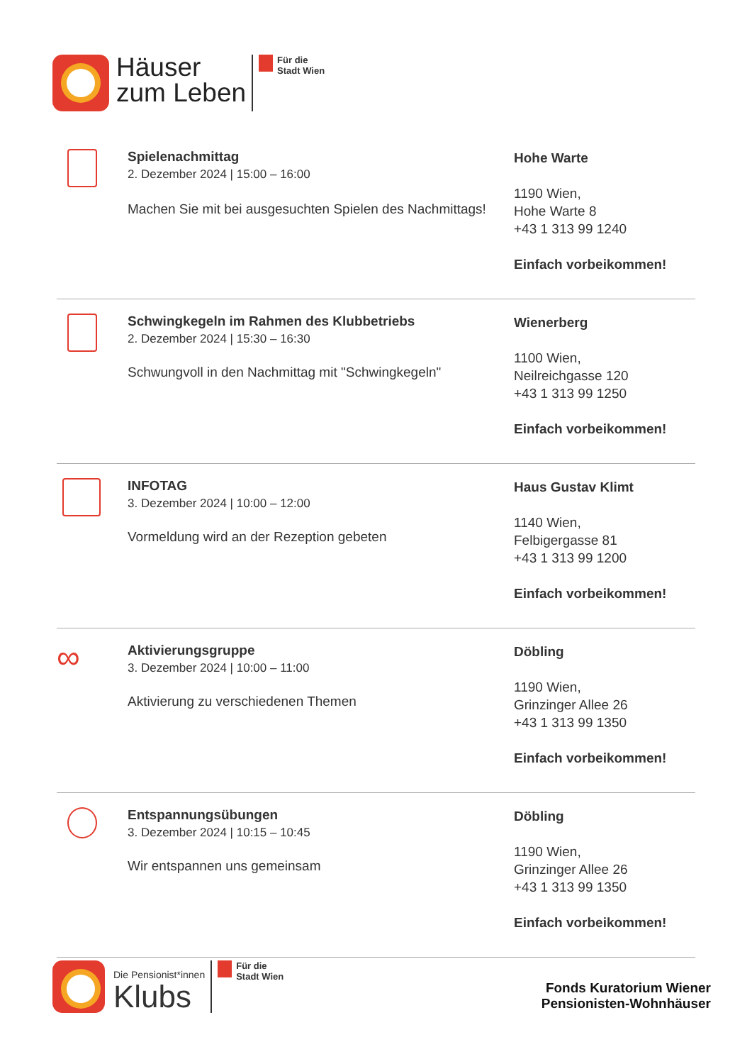Häuser
zum Leben
Für die
Stadt Wien
Spielenachmittag
2. Dezember 2024 | 15:00 – 16:00
Machen Sie mit bei ausgesuchten Spielen des Nachmittags!
Hohe Warte
1190 Wien,
Hohe Warte 8
+43 1 313 99 1240
Einfach vorbeikommen!
Schwingkegeln im Rahmen des Klubbetriebs
2. Dezember 2024 | 15:30 – 16:30
Schwungvoll in den Nachmittag mit "Schwingkegeln"
Wienerberg
1100 Wien,
Neilreichgasse 120
+43 1 313 99 1250
Einfach vorbeikommen!
INFOTAG
3. Dezember 2024 | 10:00 – 12:00
Vormeldung wird an der Rezeption gebeten
Haus Gustav Klimt
1140 Wien,
Felbigergasse 81
+43 1 313 99 1200
Einfach vorbeikommen!
∞
Aktivierungsgruppe
3. Dezember 2024 | 10:00 – 11:00
Aktivierung zu verschiedenen Themen
Döbling
1190 Wien,
Grinzinger Allee 26
+43 1 313 99 1350
Einfach vorbeikommen!
Entspannungsübungen
3. Dezember 2024 | 10:15 – 10:45
Wir entspannen uns gemeinsam
Döbling
1190 Wien,
Grinzinger Allee 26
+43 1 313 99 1350
Einfach vorbeikommen!
Die Pensionist*innen
Klubs
Für die
Stadt Wien
Fonds Kuratorium Wiener
Pensionisten-Wohnhäuser